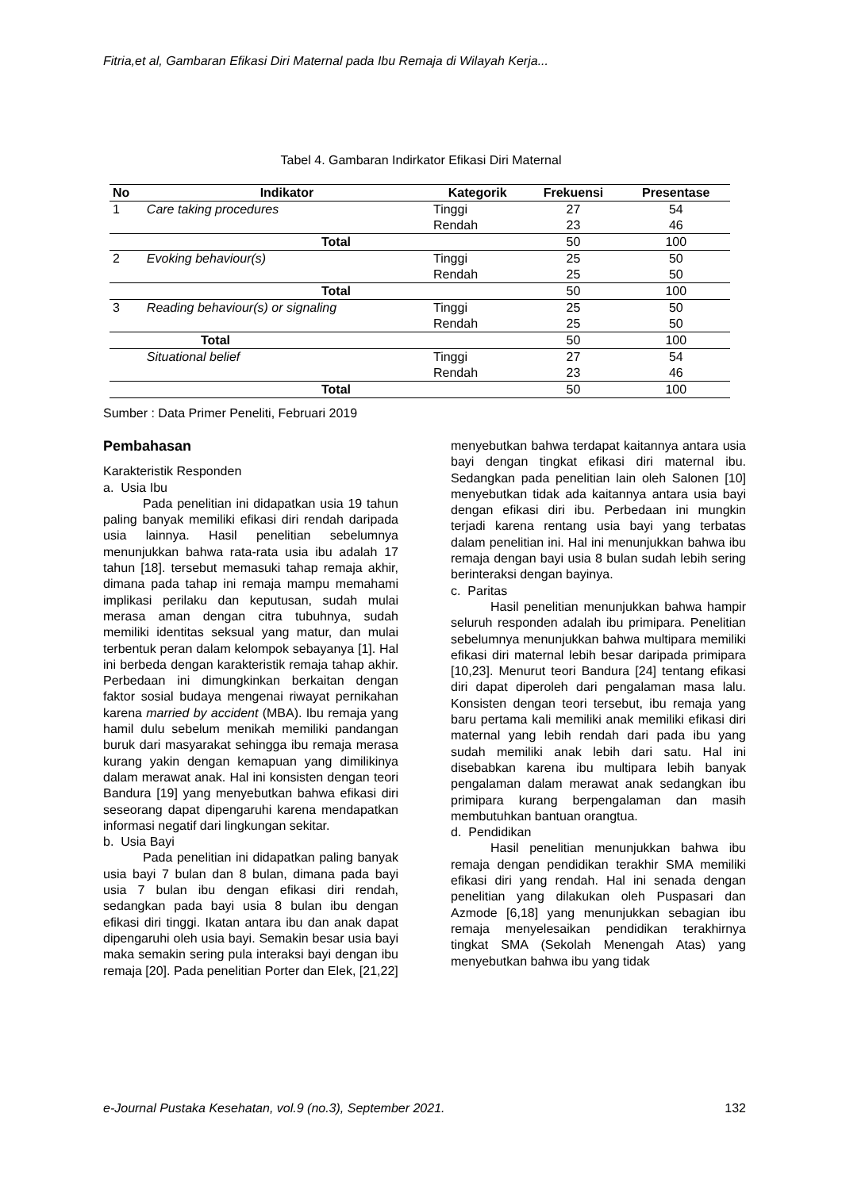Fitria,et al, Gambaran Efikasi Diri Maternal pada Ibu Remaja di Wilayah Kerja...
Tabel 4. Gambaran Indirkator Efikasi Diri Maternal
| No | Indikator | Kategorik | Frekuensi | Presentase |
| --- | --- | --- | --- | --- |
| 1 | Care taking procedures | Tinggi | 27 | 54 |
| | | Rendah | 23 | 46 |
| Total | | | 50 | 100 |
| 2 | Evoking behaviour(s) | Tinggi | 25 | 50 |
| | | Rendah | 25 | 50 |
| Total | | | 50 | 100 |
| 3 | Reading behaviour(s) or signaling | Tinggi | 25 | 50 |
| | | Rendah | 25 | 50 |
| Total | | | 50 | 100 |
| | Situational belief | Tinggi | 27 | 54 |
| | | Rendah | 23 | 46 |
| Total | | | 50 | 100 |
Sumber : Data Primer Peneliti, Februari 2019
Pembahasan
Karakteristik Responden
a. Usia Ibu
Pada penelitian ini didapatkan usia 19 tahun paling banyak memiliki efikasi diri rendah daripada usia lainnya. Hasil penelitian sebelumnya menunjukkan bahwa rata-rata usia ibu adalah 17 tahun [18]. tersebut memasuki tahap remaja akhir, dimana pada tahap ini remaja mampu memahami implikasi perilaku dan keputusan, sudah mulai merasa aman dengan citra tubuhnya, sudah memiliki identitas seksual yang matur, dan mulai terbentuk peran dalam kelompok sebayanya [1]. Hal ini berbeda dengan karakteristik remaja tahap akhir. Perbedaan ini dimungkinkan berkaitan dengan faktor sosial budaya mengenai riwayat pernikahan karena married by accident (MBA). Ibu remaja yang hamil dulu sebelum menikah memiliki pandangan buruk dari masyarakat sehingga ibu remaja merasa kurang yakin dengan kemapuan yang dimilikinya dalam merawat anak. Hal ini konsisten dengan teori Bandura [19] yang menyebutkan bahwa efikasi diri seseorang dapat dipengaruhi karena mendapatkan informasi negatif dari lingkungan sekitar.
b. Usia Bayi
Pada penelitian ini didapatkan paling banyak usia bayi 7 bulan dan 8 bulan, dimana pada bayi usia 7 bulan ibu dengan efikasi diri rendah, sedangkan pada bayi usia 8 bulan ibu dengan efikasi diri tinggi. Ikatan antara ibu dan anak dapat dipengaruhi oleh usia bayi. Semakin besar usia bayi maka semakin sering pula interaksi bayi dengan ibu remaja [20]. Pada penelitian Porter dan Elek, [21,22]
menyebutkan bahwa terdapat kaitannya antara usia bayi dengan tingkat efikasi diri maternal ibu. Sedangkan pada penelitian lain oleh Salonen [10] menyebutkan tidak ada kaitannya antara usia bayi dengan efikasi diri ibu. Perbedaan ini mungkin terjadi karena rentang usia bayi yang terbatas dalam penelitian ini. Hal ini menunjukkan bahwa ibu remaja dengan bayi usia 8 bulan sudah lebih sering berinteraksi dengan bayinya.
c. Paritas
Hasil penelitian menunjukkan bahwa hampir seluruh responden adalah ibu primipara. Penelitian sebelumnya menunjukkan bahwa multipara memiliki efikasi diri maternal lebih besar daripada primipara [10,23]. Menurut teori Bandura [24] tentang efikasi diri dapat diperoleh dari pengalaman masa lalu. Konsisten dengan teori tersebut, ibu remaja yang baru pertama kali memiliki anak memiliki efikasi diri maternal yang lebih rendah dari pada ibu yang sudah memiliki anak lebih dari satu. Hal ini disebabkan karena ibu multipara lebih banyak pengalaman dalam merawat anak sedangkan ibu primipara kurang berpengalaman dan masih membutuhkan bantuan orangtua.
d. Pendidikan
Hasil penelitian menunjukkan bahwa ibu remaja dengan pendidikan terakhir SMA memiliki efikasi diri yang rendah. Hal ini senada dengan penelitian yang dilakukan oleh Puspasari dan Azmode [6,18] yang menunjukkan sebagian ibu remaja menyelesaikan pendidikan terakhirnya tingkat SMA (Sekolah Menengah Atas) yang menyebutkan bahwa ibu yang tidak
e-Journal Pustaka Kesehatan, vol.9 (no.3), September 2021. 132